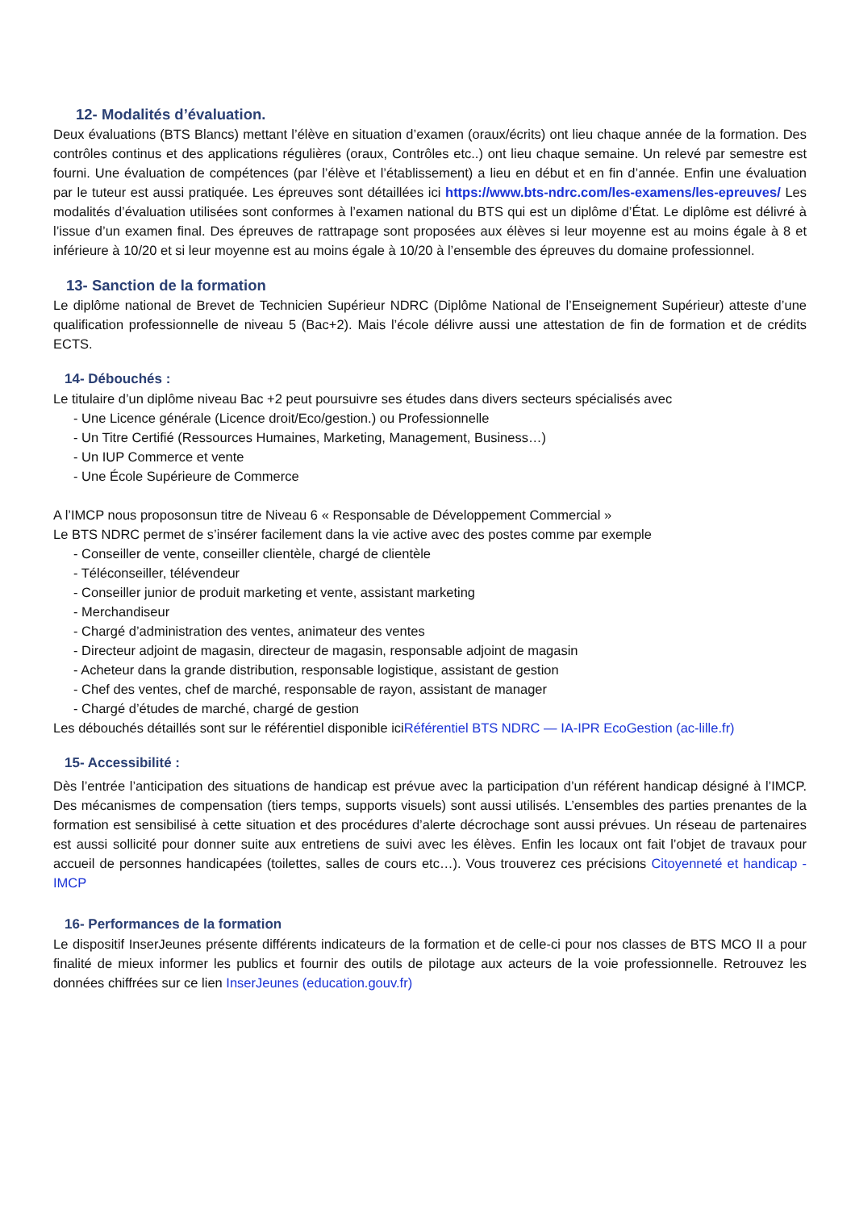12- Modalités d’évaluation.
Deux évaluations (BTS Blancs) mettant l’élève en situation d’examen (oraux/écrits) ont lieu chaque année de la formation. Des contrôles continus et des applications régulières (oraux, Contrôles etc..) ont lieu chaque semaine. Un relevé par semestre est fourni. Une évaluation de compétences (par l’élève et l’établissement) a lieu en début et en fin d’année. Enfin une évaluation par le tuteur est aussi pratiquée. Les épreuves sont détaillées ici https://www.bts-ndrc.com/les-examens/les-epreuves/ Les modalités d’évaluation utilisées sont conformes à l’examen national du BTS qui est un diplôme d’État. Le diplôme est délivré à l’issue d’un examen final. Des épreuves de rattrapage sont proposées aux élèves si leur moyenne est au moins égale à 8 et inférieure à 10/20 et si leur moyenne est au moins égale à 10/20 à l’ensemble des épreuves du domaine professionnel.
13- Sanction de la formation
Le diplôme national de Brevet de Technicien Supérieur NDRC (Diplôme National de l’Enseignement Supérieur) atteste d’une qualification professionnelle de niveau 5 (Bac+2). Mais l’école délivre aussi une attestation de fin de formation et de crédits ECTS.
14- Débouchés :
Le titulaire d’un diplôme niveau Bac +2 peut poursuivre ses études dans divers secteurs spécialisés avec
- Une Licence générale (Licence droit/Eco/gestion.) ou Professionnelle
- Un Titre Certifié (Ressources Humaines, Marketing, Management, Business…)
- Un IUP Commerce et vente
- Une École Supérieure de Commerce
A l’IMCP nous proposonsun titre de Niveau 6 « Responsable de Développement Commercial »
Le BTS NDRC permet de s’insérer facilement dans la vie active avec des postes comme par exemple
- Conseiller de vente, conseiller clientèle, chargé de clientèle
- Téléconseiller, télévendeur
- Conseiller junior de produit marketing et vente, assistant marketing
- Merchandiseur
- Chargé d’administration des ventes, animateur des ventes
- Directeur adjoint de magasin, directeur de magasin, responsable adjoint de magasin
- Acheteur dans la grande distribution, responsable logistique, assistant de gestion
- Chef des ventes, chef de marché, responsable de rayon, assistant de manager
- Chargé d’études de marché, chargé de gestion
Les débouchés détaillés sont sur le référentiel disponible iciRéférentiel BTS NDRC — IA-IPR EcoGestion (ac-lille.fr)
15- Accessibilité :
Dès l’entrée l’anticipation des situations de handicap est prévue avec la participation d’un référent handicap désigné à l’IMCP. Des mécanismes de compensation (tiers temps, supports visuels) sont aussi utilisés. L’ensembles des parties prenantes de la formation est sensibilisé à cette situation et des procédures d’alerte décrochage sont aussi prévues. Un réseau de partenaires est aussi sollicité pour donner suite aux entretiens de suivi avec les élèves. Enfin les locaux ont fait l’objet de travaux pour accueil de personnes handicapées (toilettes, salles de cours etc…). Vous trouverez ces précisions Citoyenneté et handicap - IMCP
16- Performances de la formation
Le dispositif InserJeunes présente différents indicateurs de la formation et de celle-ci pour nos classes de BTS MCO II a pour finalité de mieux informer les publics et fournir des outils de pilotage aux acteurs de la voie professionnelle. Retrouvez les données chiffrées sur ce lien InserJeunes (education.gouv.fr)